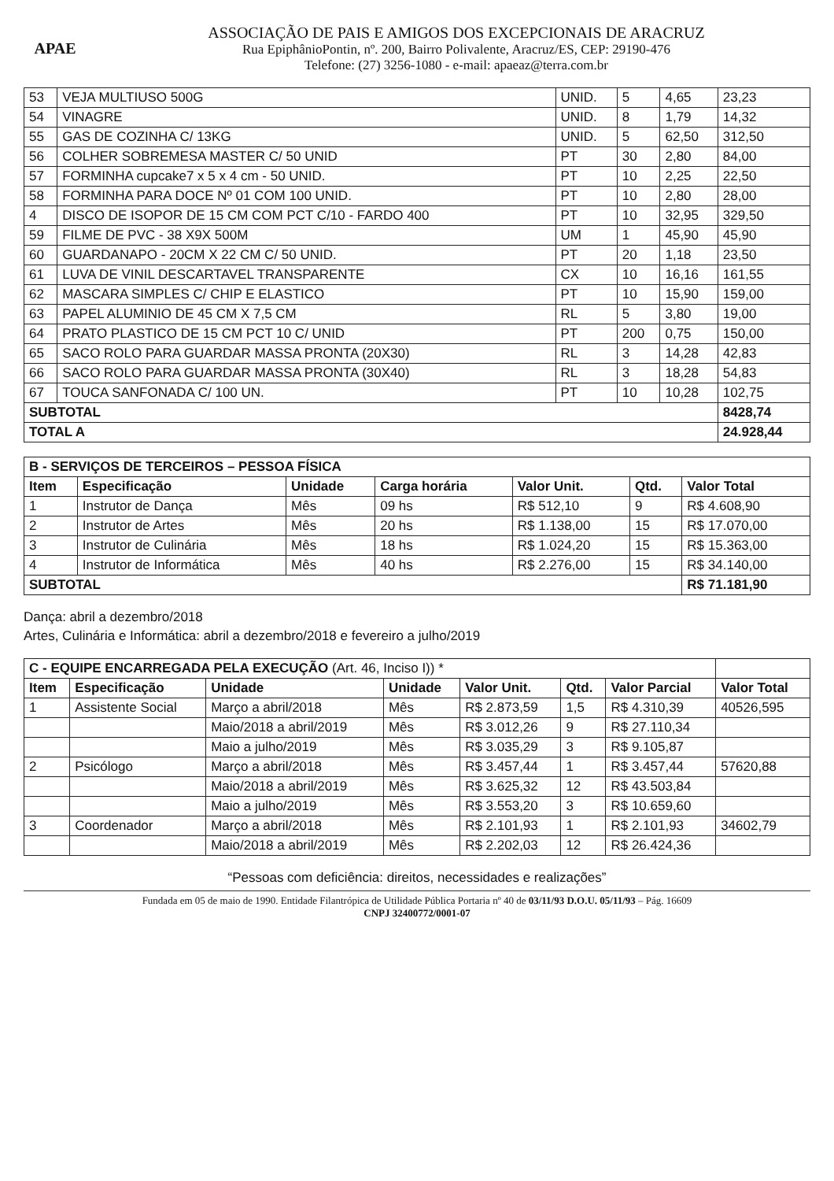APAE
ASSOCIAÇÃO DE PAIS E AMIGOS DOS EXCEPCIONAIS DE ARACRUZ
Rua EpiphânioPontin, nº. 200, Bairro Polivalente, Aracruz/ES, CEP: 29190-476
Telefone: (27) 3256-1080 - e-mail: apaeaz@terra.com.br
| 53 | VEJA MULTIUSO 500G | UNID. | 5 | 4,65 | 23,23 |
| 54 | VINAGRE | UNID. | 8 | 1,79 | 14,32 |
| 55 | GAS DE COZINHA C/ 13KG | UNID. | 5 | 62,50 | 312,50 |
| 56 | COLHER SOBREMESA MASTER C/ 50 UNID | PT | 30 | 2,80 | 84,00 |
| 57 | FORMINHA cupcake7 x 5 x 4 cm - 50 UNID. | PT | 10 | 2,25 | 22,50 |
| 58 | FORMINHA PARA DOCE Nº 01 COM 100 UNID. | PT | 10 | 2,80 | 28,00 |
| 4 | DISCO DE ISOPOR DE 15 CM COM PCT C/10 - FARDO 400 | PT | 10 | 32,95 | 329,50 |
| 59 | FILME DE PVC - 38 X9X 500M | UM | 1 | 45,90 | 45,90 |
| 60 | GUARDANAPO - 20CM X 22 CM C/ 50 UNID. | PT | 20 | 1,18 | 23,50 |
| 61 | LUVA DE VINIL DESCARTAVEL TRANSPARENTE | CX | 10 | 16,16 | 161,55 |
| 62 | MASCARA SIMPLES C/ CHIP E ELASTICO | PT | 10 | 15,90 | 159,00 |
| 63 | PAPEL ALUMINIO DE 45 CM X 7,5 CM | RL | 5 | 3,80 | 19,00 |
| 64 | PRATO PLASTICO DE 15 CM PCT 10 C/ UNID | PT | 200 | 0,75 | 150,00 |
| 65 | SACO ROLO PARA GUARDAR MASSA PRONTA (20X30) | RL | 3 | 14,28 | 42,83 |
| 66 | SACO ROLO PARA GUARDAR MASSA PRONTA (30X40) | RL | 3 | 18,28 | 54,83 |
| 67 | TOUCA SANFONADA C/ 100 UN. | PT | 10 | 10,28 | 102,75 |
| SUBTOTAL | | | | | 8428,74 |
| TOTAL A | | | | | 24.928,44 |
| B - SERVIÇOS DE TERCEIROS – PESSOA FÍSICA | | | | | | |
| Item | Especificação | Unidade | Carga horária | Valor Unit. | Qtd. | Valor Total |
| 1 | Instrutor de Dança | Mês | 09 hs | R$ 512,10 | 9 | R$ 4.608,90 |
| 2 | Instrutor de Artes | Mês | 20 hs | R$ 1.138,00 | 15 | R$ 17.070,00 |
| 3 | Instrutor de Culinária | Mês | 18 hs | R$ 1.024,20 | 15 | R$ 15.363,00 |
| 4 | Instrutor de Informática | Mês | 40 hs | R$ 2.276,00 | 15 | R$ 34.140,00 |
| SUBTOTAL | | | | | | R$ 71.181,90 |
Dança: abril a dezembro/2018
Artes, Culinária e Informática: abril a dezembro/2018 e fevereiro a julho/2019
| C - EQUIPE ENCARREGADA PELA EXECUÇÃO (Art. 46, Inciso I)) * | | | | | | | |
| Item | Especificação | Unidade | Unidade | Valor Unit. | Qtd. | Valor Parcial | Valor Total |
| 1 | Assistente Social | Março a abril/2018 | Mês | R$ 2.873,59 | 1,5 | R$ 4.310,39 | 40526,595 |
| | | Maio/2018 a abril/2019 | Mês | R$ 3.012,26 | 9 | R$ 27.110,34 | |
| | | Maio a julho/2019 | Mês | R$ 3.035,29 | 3 | R$ 9.105,87 | |
| 2 | Psicólogo | Março a abril/2018 | Mês | R$ 3.457,44 | 1 | R$ 3.457,44 | 57620,88 |
| | | Maio/2018 a abril/2019 | Mês | R$ 3.625,32 | 12 | R$ 43.503,84 | |
| | | Maio a julho/2019 | Mês | R$ 3.553,20 | 3 | R$ 10.659,60 | |
| 3 | Coordenador | Março a abril/2018 | Mês | R$ 2.101,93 | 1 | R$ 2.101,93 | 34602,79 |
| | | Maio/2018 a abril/2019 | Mês | R$ 2.202,03 | 12 | R$ 26.424,36 | |
“Pessoas com deficiência: direitos, necessidades e realizações”
Fundada em 05 de maio de 1990. Entidade Filantrópica de Utilidade Pública Portaria nº 40 de 03/11/93 D.O.U. 05/11/93 – Pág. 16609
CNPJ 32400772/0001-07